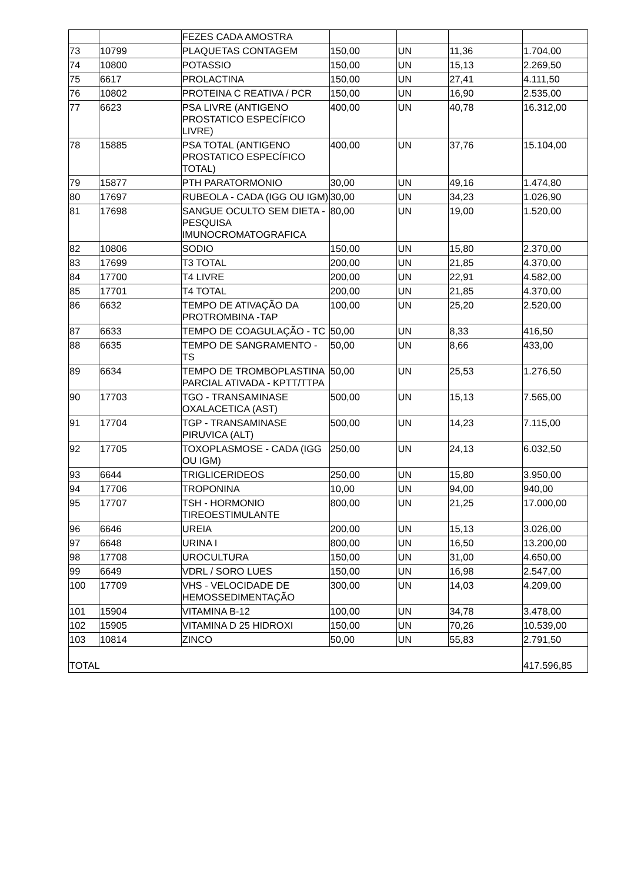| | | FEZES CADA AMOSTRA | | | | |
| 73 | 10799 | PLAQUETAS CONTAGEM | 150,00 | UN | 11,36 | 1.704,00 |
| 74 | 10800 | POTASSIO | 150,00 | UN | 15,13 | 2.269,50 |
| 75 | 6617 | PROLACTINA | 150,00 | UN | 27,41 | 4.111,50 |
| 76 | 10802 | PROTEINA C REATIVA / PCR | 150,00 | UN | 16,90 | 2.535,00 |
| 77 | 6623 | PSA LIVRE (ANTIGENO PROSTATICO ESPECÍFICO LIVRE) | 400,00 | UN | 40,78 | 16.312,00 |
| 78 | 15885 | PSA TOTAL (ANTIGENO PROSTATICO ESPECÍFICO TOTAL) | 400,00 | UN | 37,76 | 15.104,00 |
| 79 | 15877 | PTH PARATORMONIO | 30,00 | UN | 49,16 | 1.474,80 |
| 80 | 17697 | RUBEOLA - CADA (IGG OU IGM) | 30,00 | UN | 34,23 | 1.026,90 |
| 81 | 17698 | SANGUE OCULTO SEM DIETA - PESQUISA IMUNOCROMATOGRAFICA | 80,00 | UN | 19,00 | 1.520,00 |
| 82 | 10806 | SODIO | 150,00 | UN | 15,80 | 2.370,00 |
| 83 | 17699 | T3 TOTAL | 200,00 | UN | 21,85 | 4.370,00 |
| 84 | 17700 | T4 LIVRE | 200,00 | UN | 22,91 | 4.582,00 |
| 85 | 17701 | T4 TOTAL | 200,00 | UN | 21,85 | 4.370,00 |
| 86 | 6632 | TEMPO DE ATIVAÇÃO DA PROTROMBINA -TAP | 100,00 | UN | 25,20 | 2.520,00 |
| 87 | 6633 | TEMPO DE COAGULAÇÃO - TC | 50,00 | UN | 8,33 | 416,50 |
| 88 | 6635 | TEMPO DE SANGRAMENTO - TS | 50,00 | UN | 8,66 | 433,00 |
| 89 | 6634 | TEMPO DE TROMBOPLASTINA PARCIAL ATIVADA - KPTT/TTPA | 50,00 | UN | 25,53 | 1.276,50 |
| 90 | 17703 | TGO - TRANSAMINASE OXALACETICA (AST) | 500,00 | UN | 15,13 | 7.565,00 |
| 91 | 17704 | TGP - TRANSAMINASE PIRUVICA (ALT) | 500,00 | UN | 14,23 | 7.115,00 |
| 92 | 17705 | TOXOPLASMOSE - CADA (IGG OU IGM) | 250,00 | UN | 24,13 | 6.032,50 |
| 93 | 6644 | TRIGLICERIDEOS | 250,00 | UN | 15,80 | 3.950,00 |
| 94 | 17706 | TROPONINA | 10,00 | UN | 94,00 | 940,00 |
| 95 | 17707 | TSH - HORMONIO TIREOESTIMULANTE | 800,00 | UN | 21,25 | 17.000,00 |
| 96 | 6646 | UREIA | 200,00 | UN | 15,13 | 3.026,00 |
| 97 | 6648 | URINA I | 800,00 | UN | 16,50 | 13.200,00 |
| 98 | 17708 | UROCULTURA | 150,00 | UN | 31,00 | 4.650,00 |
| 99 | 6649 | VDRL / SORO LUES | 150,00 | UN | 16,98 | 2.547,00 |
| 100 | 17709 | VHS - VELOCIDADE DE HEMOSSEDIMENTAÇÃO | 300,00 | UN | 14,03 | 4.209,00 |
| 101 | 15904 | VITAMINA B-12 | 100,00 | UN | 34,78 | 3.478,00 |
| 102 | 15905 | VITAMINA D 25 HIDROXI | 150,00 | UN | 70,26 | 10.539,00 |
| 103 | 10814 | ZINCO | 50,00 | UN | 55,83 | 2.791,50 |
| TOTAL | | | | | | 417.596,85 |